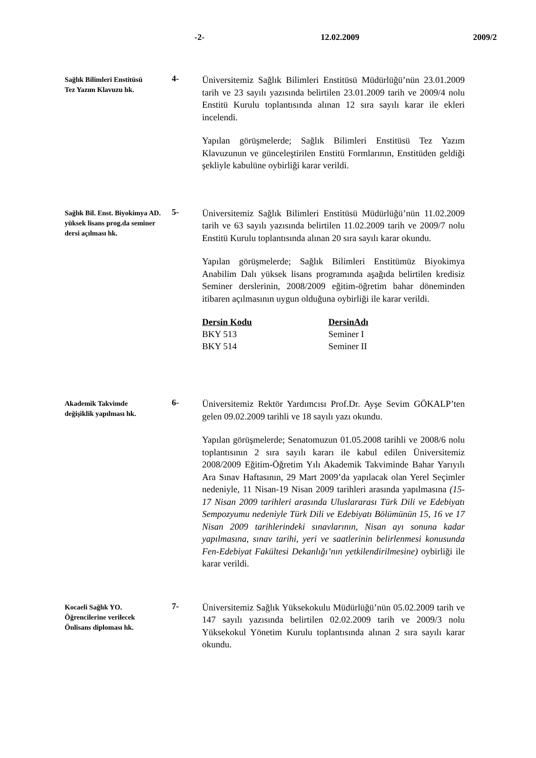-2- 12.02.2009 2009/2
Sağlık Bilimleri Enstitüsü
Tez Yazım Klavuzu hk.
4-
Üniversitemiz Sağlık Bilimleri Enstitüsü Müdürlüğü’nün 23.01.2009 tarih ve 23 sayılı yazısında belirtilen 23.01.2009 tarih ve 2009/4 nolu Enstitü Kurulu toplantısında alınan 12 sıra sayılı karar ile ekleri incelendi.
Yapılan görüşmelerde; Sağlık Bilimleri Enstitüsü Tez Yazım Klavuzunun ve günceleştirilen Enstitü Formlarının, Enstitüden geldiği şekliyle kabulüne oybirliği karar verildi.
Sağlık Bil. Enst. Biyokimya AD. yüksek lisans prog.da seminer dersi açılması hk.
5-
Üniversitemiz Sağlık Bilimleri Enstitüsü Müdürlüğü’nün 11.02.2009 tarih ve 63 sayılı yazısında belirtilen 11.02.2009 tarih ve 2009/7 nolu Enstitü Kurulu toplantısında alınan 20 sıra sayılı karar okundu.
Yapılan görüşmelerde; Sağlık Bilimleri Enstitümüz Biyokimya Anabilim Dalı yüksek lisans programında aşağıda belirtilen kredisiz Seminer derslerinin, 2008/2009 eğitim-öğretim bahar döneminden itibaren açılmasının uygun olduğuna oybirliği ile karar verildi.
| Dersin Kodu | DersinAdı |
| --- | --- |
| BKY 513 | Seminer I |
| BKY 514 | Seminer II |
Akademik Takvimde
değişiklik yapılması hk.
6-
Üniversitemiz Rektör Yardımcısı Prof.Dr. Ayşe Sevim GÖKALP’ten gelen 09.02.2009 tarihli ve 18 sayılı yazı okundu.
Yapılan görüşmelerde; Senatomuzun 01.05.2008 tarihli ve 2008/6 nolu toplantısının 2 sıra sayılı kararı ile kabul edilen Üniversitemiz 2008/2009 Eğitim-Öğretim Yılı Akademik Takviminde Bahar Yarıyılı Ara Sınav Haftasının, 29 Mart 2009’da yapılacak olan Yerel Seçimler nedeniyle, 11 Nisan-19 Nisan 2009 tarihleri arasında yapılmasına (15-17 Nisan 2009 tarihleri arasında Uluslararası Türk Dili ve Edebiyatı Sempozyumu nedeniyle Türk Dili ve Edebiyatı Bölümünün 15, 16 ve 17 Nisan 2009 tarihlerindeki sınavlarının, Nisan ayı sonuna kadar yapılmasına, sınav tarihi, yeri ve saatlerinin belirlenmesi konusunda Fen-Edebiyat Fakültesi Dekanlığı’nın yetkilendirilmesine) oybirliği ile karar verildi.
Kocaeli Sağlık YO.
Öğrencilerine verilecek
Önlisans diploması hk.
7-
Üniversitemiz Sağlık Yüksekokulu Müdürlüğü’nün 05.02.2009 tarih ve 147 sayılı yazısında belirtilen 02.02.2009 tarih ve 2009/3 nolu Yüksekokul Yönetim Kurulu toplantısında alınan 2 sıra sayılı karar okundu.